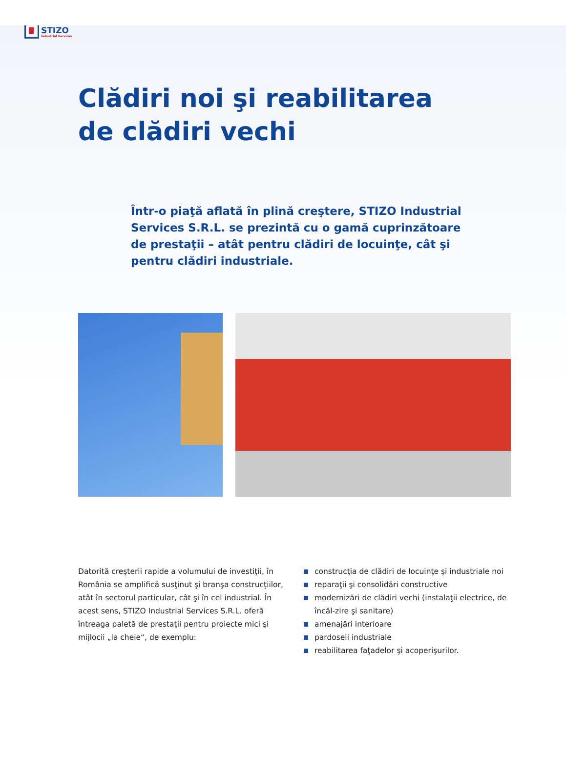STIZO
Industrial Services
Clădiri noi şi reabilitarea
de clădiri vechi
Într-o piaţă aflată în plină creştere, STIZO Industrial Services S.R.L. se prezintă cu o gamă cuprinzătoare de prestaţii – atât pentru clădiri de locuinţe, cât şi pentru clădiri industriale.
Datorită creşterii rapide a volumului de investiţii, în România se amplifică susţinut şi branşa construcţiilor, atât în sectorul particular, cât şi în cel industrial. În acest sens, STIZO Industrial Services S.R.L. oferă întreaga paletă de prestaţii pentru proiecte mici şi mijlocii „la cheie“, de exemplu:
construcţia de clădiri de locuinţe şi industriale noi
reparaţii şi consolidări constructive
modernizări de clădiri vechi (instalaţii electrice, de încăl-zire şi sanitare)
amenajări interioare
pardoseli industriale
reabilitarea faţadelor şi acoperişurilor.